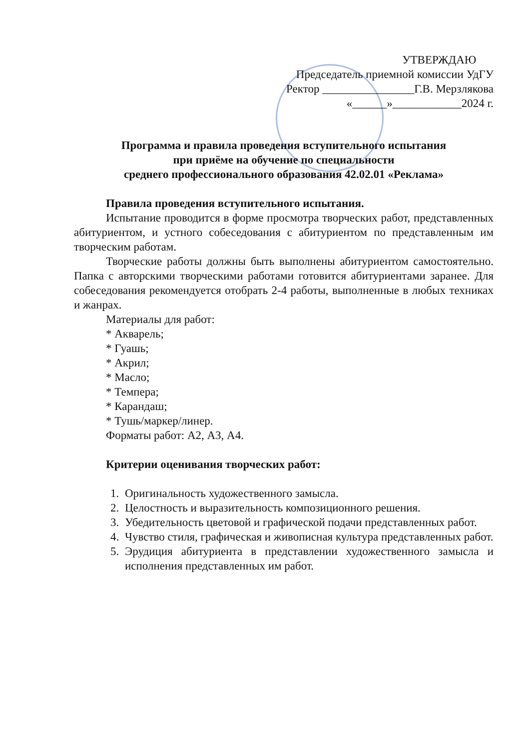УТВЕРЖДАЮ
Председатель приемной комиссии УдГУ
Ректор ________________Г.В. Мерзлякова
«______»____________2024 г.
Программа и правила проведения вступительного испытания
при приёме на обучение по специальности
среднего профессионального образования 42.02.01 «Реклама»
Правила проведения вступительного испытания.
Испытание проводится в форме просмотра творческих работ, представленных абитуриентом, и устного собеседования с абитуриентом по представленным им творческим работам.
Творческие работы должны быть выполнены абитуриентом самостоятельно. Папка с авторскими творческими работами готовится абитуриентами заранее. Для собеседования рекомендуется отобрать 2-4 работы, выполненные в любых техниках и жанрах.
Материалы для работ:
* Акварель;
* Гуашь;
* Акрил;
* Масло;
* Темпера;
* Карандаш;
* Тушь/маркер/линер.
Форматы работ: А2, А3, А4.
Критерии оценивания творческих работ:
1. Оригинальность художественного замысла.
2. Целостность и выразительность композиционного решения.
3. Убедительность цветовой и графической подачи представленных работ.
4. Чувство стиля, графическая и живописная культура представленных работ.
5. Эрудиция абитуриента в представлении художественного замысла и исполнения представленных им работ.